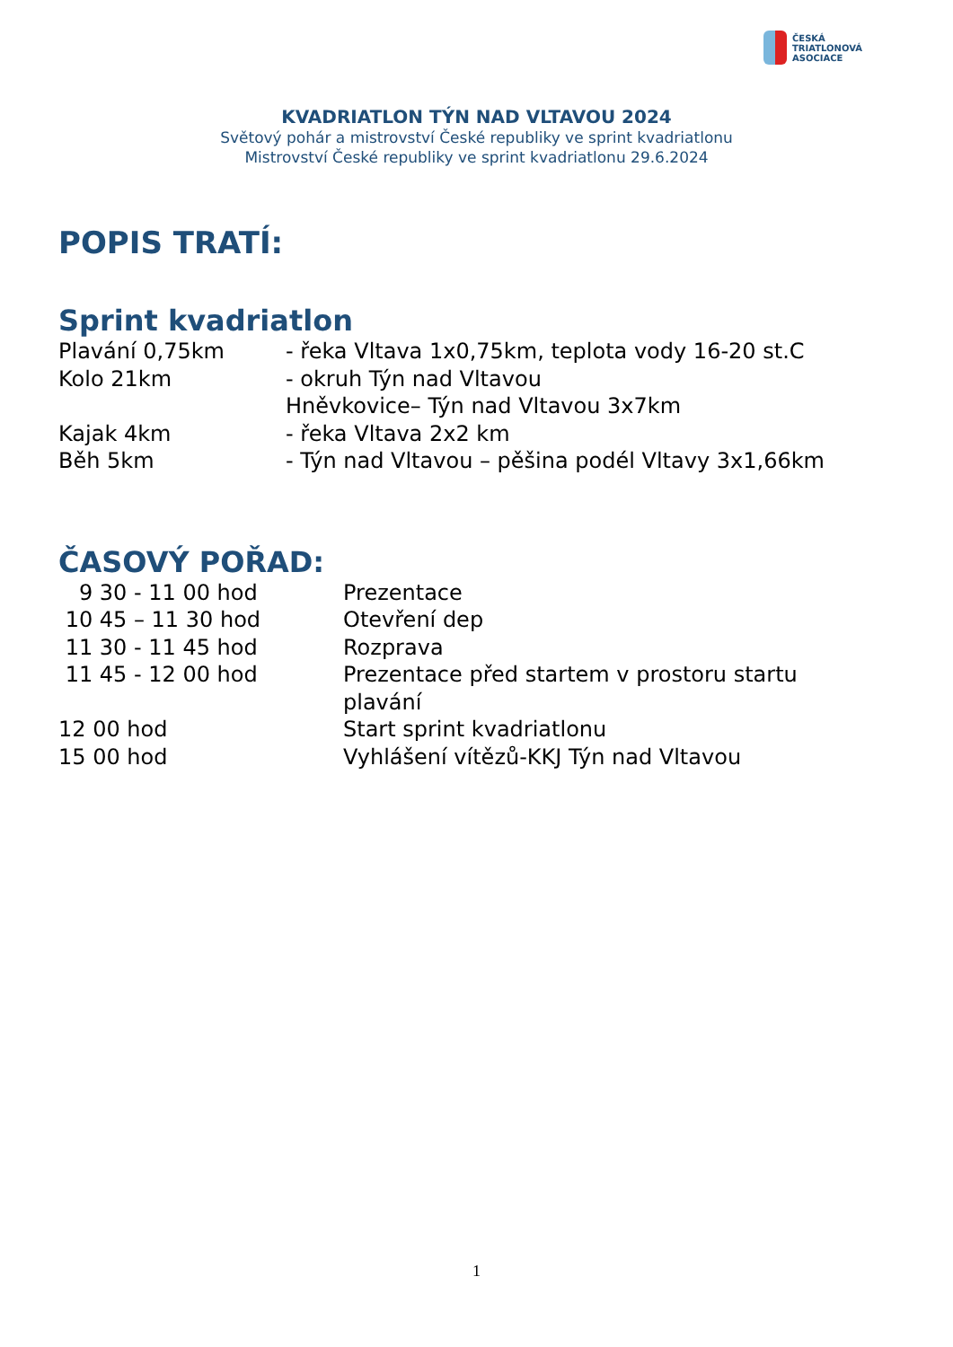ČESKÁ
TRIATLONOVÁ
ASOCIACE
KVADRIATLON TÝN NAD VLTAVOU 2024
Světový pohár a mistrovství České republiky ve sprint kvadriatlonu
Mistrovství České republiky ve sprint kvadriatlonu 29.6.2024
POPIS TRATÍ:
Sprint kvadriatlon
Plavání 0,75km - řeka Vltava 1x0,75km, teplota vody 16-20 st.C
Kolo 21km - okruh Týn nad Vltavou
Hněvkovice– Týn nad Vltavou 3x7km
Kajak 4km - řeka Vltava 2x2 km
Běh 5km - Týn nad Vltavou – pěšina podél Vltavy 3x1,66km
ČASOVÝ POŘAD:
9 30 - 11 00 hod Prezentace
10 45 – 11 30 hod Otevření dep
11 30 - 11 45 hod Rozprava
11 45 - 12 00 hod Prezentace před startem v prostoru startu plavání
12 00 hod Start sprint kvadriatlonu
15 00 hod Vyhlášení vítězů-KKJ Týn nad Vltavou
1